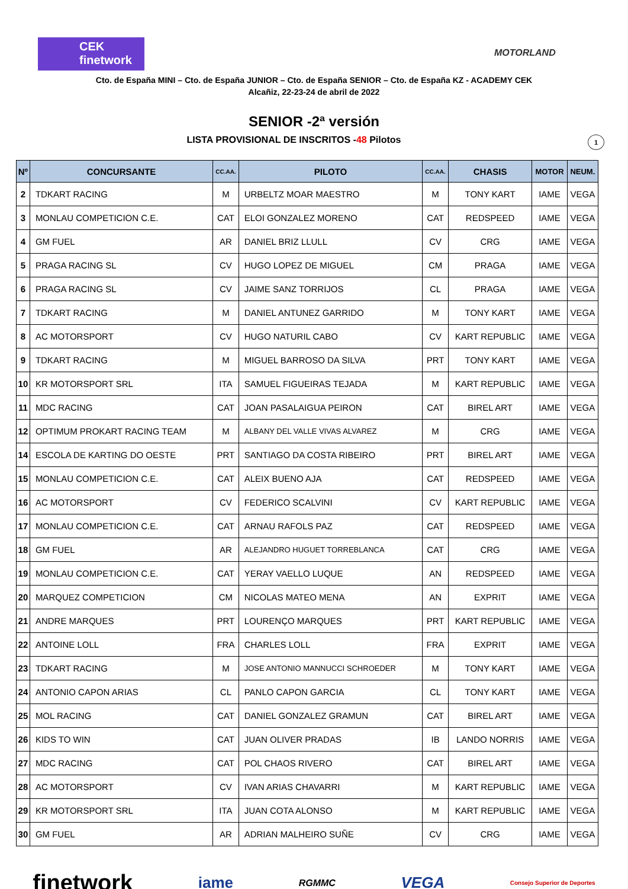CEK
finetwork
MOTORLAND
Cto. de España MINI – Cto. de España JUNIOR – Cto. de España SENIOR – Cto. de España KZ - ACADEMY CEK
Alcañiz, 22-23-24 de abril de 2022
SENIOR -2ª versión
LISTA PROVISIONAL DE INSCRITOS -48 Pilotos 1
| Nº | CONCURSANTE | CC.AA. | PILOTO | CC.AA. | CHASIS | MOTOR | NEUM. |
| --- | --- | --- | --- | --- | --- | --- | --- |
| 2 | TDKART RACING | M | URBELTZ MOAR MAESTRO | M | TONY KART | IAME | VEGA |
| 3 | MONLAU COMPETICION C.E. | CAT | ELOI GONZALEZ MORENO | CAT | REDSPEED | IAME | VEGA |
| 4 | GM FUEL | AR | DANIEL BRIZ LLULL | CV | CRG | IAME | VEGA |
| 5 | PRAGA RACING SL | CV | HUGO LOPEZ DE MIGUEL | CM | PRAGA | IAME | VEGA |
| 6 | PRAGA RACING SL | CV | JAIME SANZ TORRIJOS | CL | PRAGA | IAME | VEGA |
| 7 | TDKART RACING | M | DANIEL ANTUNEZ GARRIDO | M | TONY KART | IAME | VEGA |
| 8 | AC MOTORSPORT | CV | HUGO NATURIL CABO | CV | KART REPUBLIC | IAME | VEGA |
| 9 | TDKART RACING | M | MIGUEL BARROSO DA SILVA | PRT | TONY KART | IAME | VEGA |
| 10 | KR MOTORSPORT SRL | ITA | SAMUEL FIGUEIRAS TEJADA | M | KART REPUBLIC | IAME | VEGA |
| 11 | MDC RACING | CAT | JOAN PASALAIGUA PEIRON | CAT | BIREL ART | IAME | VEGA |
| 12 | OPTIMUM PROKART RACING TEAM | M | ALBANY DEL VALLE VIVAS ALVAREZ | M | CRG | IAME | VEGA |
| 14 | ESCOLA DE KARTING DO OESTE | PRT | SANTIAGO DA COSTA RIBEIRO | PRT | BIREL ART | IAME | VEGA |
| 15 | MONLAU COMPETICION C.E. | CAT | ALEIX BUENO AJA | CAT | REDSPEED | IAME | VEGA |
| 16 | AC MOTORSPORT | CV | FEDERICO SCALVINI | CV | KART REPUBLIC | IAME | VEGA |
| 17 | MONLAU COMPETICION C.E. | CAT | ARNAU RAFOLS PAZ | CAT | REDSPEED | IAME | VEGA |
| 18 | GM FUEL | AR | ALEJANDRO HUGUET TORREBLANCA | CAT | CRG | IAME | VEGA |
| 19 | MONLAU COMPETICION C.E. | CAT | YERAY VAELLO LUQUE | AN | REDSPEED | IAME | VEGA |
| 20 | MARQUEZ COMPETICION | CM | NICOLAS MATEO MENA | AN | EXPRIT | IAME | VEGA |
| 21 | ANDRE MARQUES | PRT | LOURENÇO MARQUES | PRT | KART REPUBLIC | IAME | VEGA |
| 22 | ANTOINE LOLL | FRA | CHARLES LOLL | FRA | EXPRIT | IAME | VEGA |
| 23 | TDKART RACING | M | JOSE ANTONIO MANNUCCI SCHROEDER | M | TONY KART | IAME | VEGA |
| 24 | ANTONIO CAPON ARIAS | CL | PANLO CAPON GARCIA | CL | TONY KART | IAME | VEGA |
| 25 | MOL RACING | CAT | DANIEL GONZALEZ GRAMUN | CAT | BIREL ART | IAME | VEGA |
| 26 | KIDS TO WIN | CAT | JUAN OLIVER PRADAS | IB | LANDO NORRIS | IAME | VEGA |
| 27 | MDC RACING | CAT | POL CHAOS RIVERO | CAT | BIREL ART | IAME | VEGA |
| 28 | AC MOTORSPORT | CV | IVAN ARIAS CHAVARRI | M | KART REPUBLIC | IAME | VEGA |
| 29 | KR MOTORSPORT SRL | ITA | JUAN COTA ALONSO | M | KART REPUBLIC | IAME | VEGA |
| 30 | GM FUEL | AR | ADRIAN MALHEIRO SUÑE | CV | CRG | IAME | VEGA |
finetwork iame RGMMC VEGA Consejo Superior de Deportes